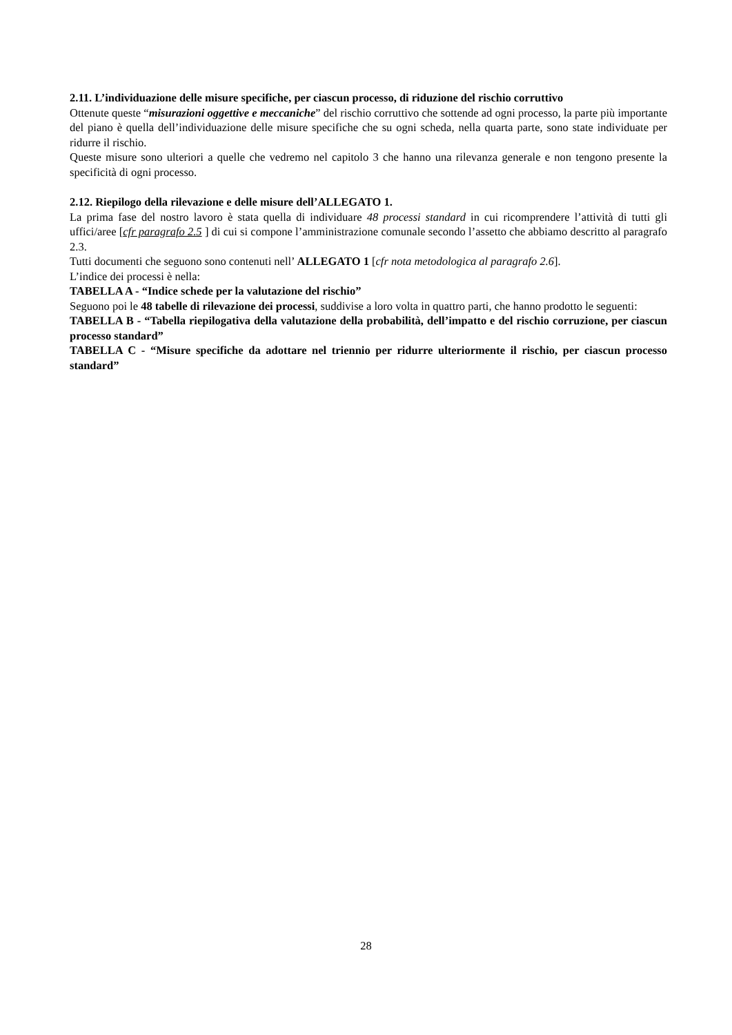2.11. L’individuazione delle misure specifiche, per ciascun processo, di riduzione del rischio corruttivo
Ottenute queste “misurazioni oggettive e meccaniche” del rischio corruttivo che sottende ad ogni processo, la parte più importante del piano è quella dell’individuazione delle misure specifiche che su ogni scheda, nella quarta parte, sono state individuate per ridurre il rischio.
Queste misure sono ulteriori a quelle che vedremo nel capitolo 3 che hanno una rilevanza generale e non tengono presente la specificità di ogni processo.
2.12. Riepilogo della rilevazione e delle misure dell’ALLEGATO 1.
La prima fase del nostro lavoro è stata quella di individuare 48 processi standard in cui ricomprendere l’attività di tutti gli uffici/aree [cfr paragrafo 2.5 ] di cui si compone l’amministrazione comunale secondo l’assetto che abbiamo descritto al paragrafo 2.3.
Tutti documenti che seguono sono contenuti nell’ ALLEGATO 1 [cfr nota metodologica al paragrafo 2.6].
L’indice dei processi è nella:
TABELLA A - “Indice schede per la valutazione del rischio”
Seguono poi le 48 tabelle di rilevazione dei processi, suddivise a loro volta in quattro parti, che hanno prodotto le seguenti:
TABELLA B - “Tabella riepilogativa della valutazione della probabilità, dell’impatto e del rischio corruzione, per ciascun processo standard”
TABELLA C - “Misure specifiche da adottare nel triennio per ridurre ulteriormente il rischio, per ciascun processo standard”
28